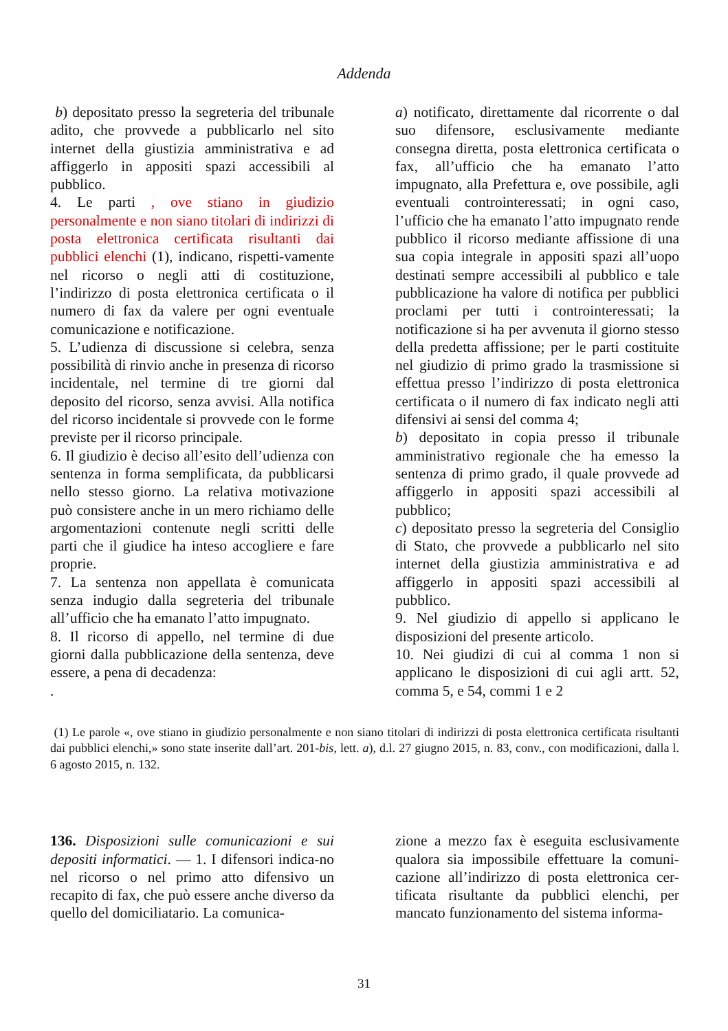Addenda
b) depositato presso la segreteria del tribunale adito, che provvede a pubblicarlo nel sito internet della giustizia amministrativa e ad affiggerlo in appositi spazi accessibili al pubblico.
4. Le parti , ove stiano in giudizio personalmente e non siano titolari di indirizzi di posta elettronica certificata risultanti dai pubblici elenchi (1), indicano, rispetti-vamente nel ricorso o negli atti di costituzione, l’indirizzo di posta elettronica certificata o il numero di fax da valere per ogni eventuale comunicazione e notificazione.
5. L’udienza di discussione si celebra, senza possibilità di rinvio anche in presenza di ricorso incidentale, nel termine di tre giorni dal deposito del ricorso, senza avvisi. Alla notifica del ricorso incidentale si provvede con le forme previste per il ricorso principale.
6. Il giudizio è deciso all’esito dell’udienza con sentenza in forma semplificata, da pubblicarsi nello stesso giorno. La relativa motivazione può consistere anche in un mero richiamo delle argomentazioni contenute negli scritti delle parti che il giudice ha inteso accogliere e fare proprie.
7. La sentenza non appellata è comunicata senza indugio dalla segreteria del tribunale all’ufficio che ha emanato l’atto impugnato.
8. Il ricorso di appello, nel termine di due giorni dalla pubblicazione della sentenza, deve essere, a pena di decadenza:
.
a) notificato, direttamente dal ricorrente o dal suo difensore, esclusivamente mediante consegna diretta, posta elettronica certificata o fax, all’ufficio che ha emanato l’atto impugnato, alla Prefettura e, ove possibile, agli eventuali controinteressati; in ogni caso, l’ufficio che ha emanato l’atto impugnato rende pubblico il ricorso mediante affissione di una sua copia integrale in appositi spazi all’uopo destinati sempre accessibili al pubblico e tale pubblicazione ha valore di notifica per pubblici proclami per tutti i controinteressati; la notificazione si ha per avvenuta il giorno stesso della predetta affissione; per le parti costituite nel giudizio di primo grado la trasmissione si effettua presso l’indirizzo di posta elettronica certificata o il numero di fax indicato negli atti difensivi ai sensi del comma 4;
b) depositato in copia presso il tribunale amministrativo regionale che ha emesso la sentenza di primo grado, il quale provvede ad affiggerlo in appositi spazi accessibili al pubblico;
c) depositato presso la segreteria del Consiglio di Stato, che provvede a pubblicarlo nel sito internet della giustizia amministrativa e ad affiggerlo in appositi spazi accessibili al pubblico.
9. Nel giudizio di appello si applicano le disposizioni del presente articolo.
10. Nei giudizi di cui al comma 1 non si applicano le disposizioni di cui agli artt. 52, comma 5, e 54, commi 1 e 2
(1) Le parole «, ove stiano in giudizio personalmente e non siano titolari di indirizzi di posta elettronica certificata risultanti dai pubblici elenchi,» sono state inserite dall’art. 201-bis, lett. a), d.l. 27 giugno 2015, n. 83, conv., con modificazioni, dalla l. 6 agosto 2015, n. 132.
136. Disposizioni sulle comunicazioni e sui depositi informatici. — 1. I difensori indica-no nel ricorso o nel primo atto difensivo un recapito di fax, che può essere anche diverso da quello del domiciliatario. La comunica-
zione a mezzo fax è eseguita esclusivamente qualora sia impossibile effettuare la comuni-cazione all’indirizzo di posta elettronica cer-tificata risultante da pubblici elenchi, per mancato funzionamento del sistema informa-
31